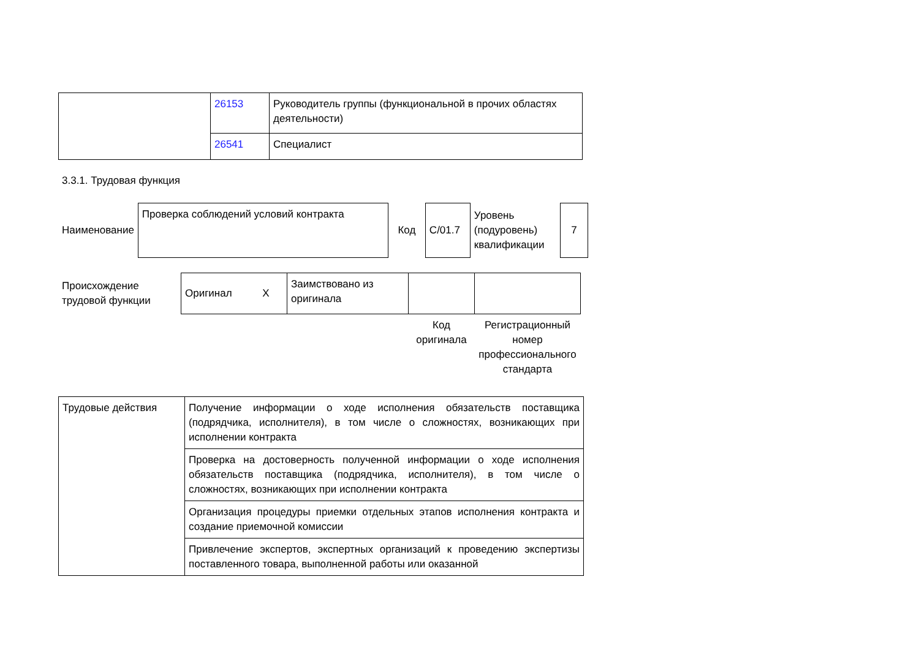| | 26153 | Руководитель группы (функциональной в прочих областях деятельности) |
| | 26541 | Специалист |
3.3.1. Трудовая функция
| Наименование | Проверка соблюдений условий контракта | Код | С/01.7 | Уровень (подуровень) квалификации | 7 |
| Происхождение трудовой функции | Оригинал X | Заимствовано из оригинала | | |
| | | | Код оригинала | Регистрационный номер профессионального стандарта |
| Трудовые действия | Получение информации о ходе исполнения обязательств поставщика (подрядчика, исполнителя), в том числе о сложностях, возникающих при исполнении контракта |
| | Проверка на достоверность полученной информации о ходе исполнения обязательств поставщика (подрядчика, исполнителя), в том числе о сложностях, возникающих при исполнении контракта |
| | Организация процедуры приемки отдельных этапов исполнения контракта и создание приемочной комиссии |
| | Привлечение экспертов, экспертных организаций к проведению экспертизы поставленного товара, выполненной работы или оказанной |